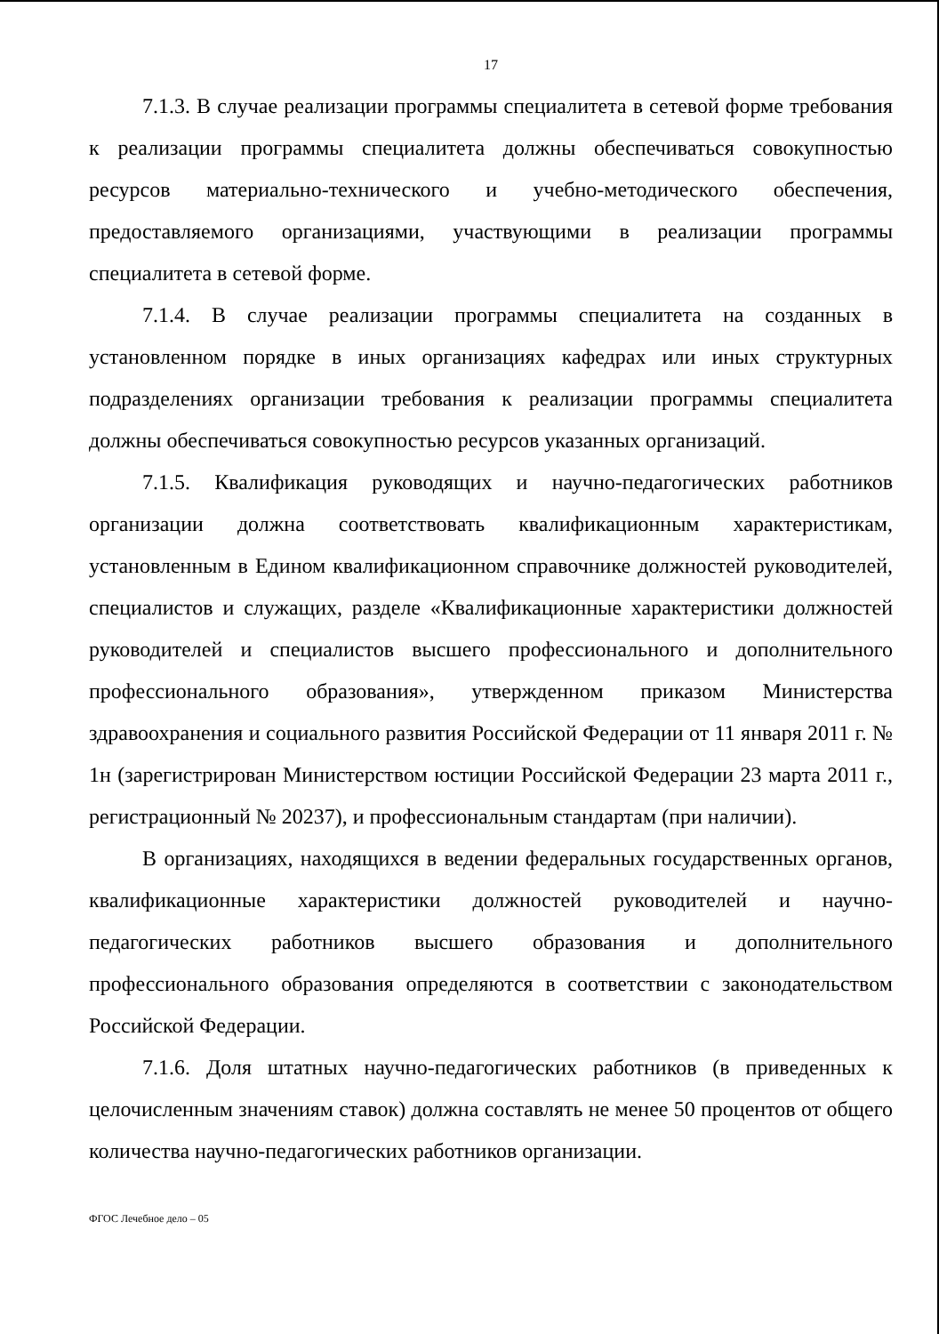17
7.1.3. В случае реализации программы специалитета в сетевой форме требования к реализации программы специалитета должны обеспечиваться совокупностью ресурсов материально-технического и учебно-методического обеспечения, предоставляемого организациями, участвующими в реализации программы специалитета в сетевой форме.
7.1.4. В случае реализации программы специалитета на созданных в установленном порядке в иных организациях кафедрах или иных структурных подразделениях организации требования к реализации программы специалитета должны обеспечиваться совокупностью ресурсов указанных организаций.
7.1.5. Квалификация руководящих и научно-педагогических работников организации должна соответствовать квалификационным характеристикам, установленным в Едином квалификационном справочнике должностей руководителей, специалистов и служащих, разделе «Квалификационные характеристики должностей руководителей и специалистов высшего профессионального и дополнительного профессионального образования», утвержденном приказом Министерства здравоохранения и социального развития Российской Федерации от 11 января 2011 г. № 1н (зарегистрирован Министерством юстиции Российской Федерации 23 марта 2011 г., регистрационный № 20237), и профессиональным стандартам (при наличии).
В организациях, находящихся в ведении федеральных государственных органов, квалификационные характеристики должностей руководителей и научно-педагогических работников высшего образования и дополнительного профессионального образования определяются в соответствии с законодательством Российской Федерации.
7.1.6. Доля штатных научно-педагогических работников (в приведенных к целочисленным значениям ставок) должна составлять не менее 50 процентов от общего количества научно-педагогических работников организации.
ФГОС Лечебное дело – 05